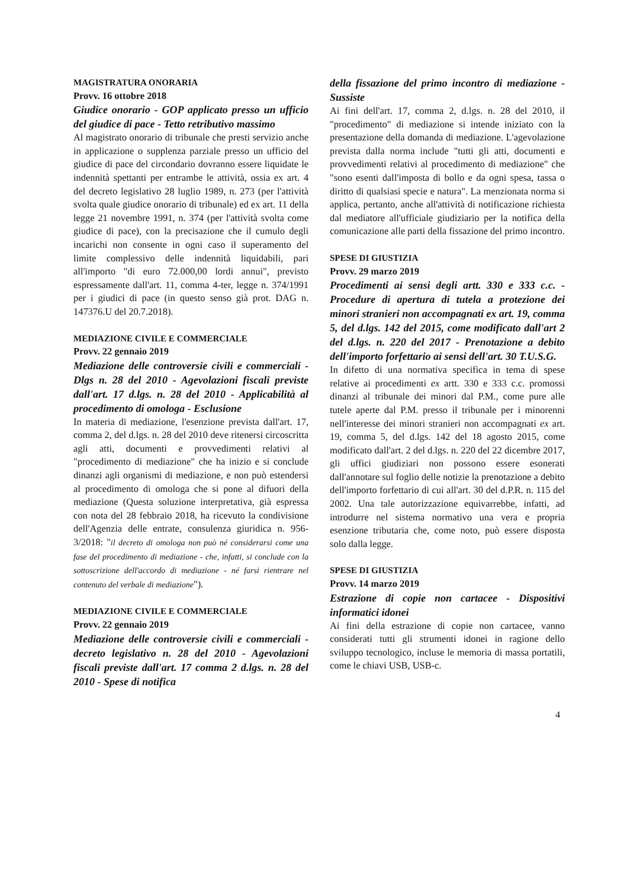MAGISTRATURA ONORARIA
Provv. 16 ottobre 2018
Giudice onorario - GOP applicato presso un ufficio del giudice di pace - Tetto retributivo massimo
Al magistrato onorario di tribunale che presti servizio anche in applicazione o supplenza parziale presso un ufficio del giudice di pace del circondario dovranno essere liquidate le indennità spettanti per entrambe le attività, ossia ex art. 4 del decreto legislativo 28 luglio 1989, n. 273 (per l'attività svolta quale giudice onorario di tribunale) ed ex art. 11 della legge 21 novembre 1991, n. 374 (per l'attività svolta come giudice di pace), con la precisazione che il cumulo degli incarichi non consente in ogni caso il superamento del limite complessivo delle indennità liquidabili, pari all'importo "di euro 72.000,00 lordi annui", previsto espressamente dall'art. 11, comma 4-ter, legge n. 374/1991 per i giudici di pace (in questo senso già prot. DAG n. 147376.U del 20.7.2018).
MEDIAZIONE CIVILE E COMMERCIALE
Provv. 22 gennaio 2019
Mediazione delle controversie civili e commerciali - Dlgs n. 28 del 2010 - Agevolazioni fiscali previste dall'art. 17 d.lgs. n. 28 del 2010 - Applicabilità al procedimento di omologa - Esclusione
In materia di mediazione, l'esenzione prevista dall'art. 17, comma 2, del d.lgs. n. 28 del 2010 deve ritenersi circoscritta agli atti, documenti e provvedimenti relativi al "procedimento di mediazione" che ha inizio e si conclude dinanzi agli organismi di mediazione, e non può estendersi al procedimento di omologa che si pone al difuori della mediazione (Questa soluzione interpretativa, già espressa con nota del 28 febbraio 2018, ha ricevuto la condivisione dell'Agenzia delle entrate, consulenza giuridica n. 956-3/2018: "il decreto di omologa non può né considerarsi come una fase del procedimento di mediazione - che, infatti, si conclude con la sottoscrizione dell'accordo di mediazione - né farsi rientrare nel contenuto del verbale di mediazione").
MEDIAZIONE CIVILE E COMMERCIALE
Provv. 22 gennaio 2019
Mediazione delle controversie civili e commerciali - decreto legislativo n. 28 del 2010 - Agevolazioni fiscali previste dall'art. 17 comma 2 d.lgs. n. 28 del 2010 - Spese di notifica
della fissazione del primo incontro di mediazione - Sussiste
Ai fini dell'art. 17, comma 2, d.lgs. n. 28 del 2010, il "procedimento" di mediazione si intende iniziato con la presentazione della domanda di mediazione. L'agevolazione prevista dalla norma include "tutti gli atti, documenti e provvedimenti relativi al procedimento di mediazione" che "sono esenti dall'imposta di bollo e da ogni spesa, tassa o diritto di qualsiasi specie e natura". La menzionata norma si applica, pertanto, anche all'attività di notificazione richiesta dal mediatore all'ufficiale giudiziario per la notifica della comunicazione alle parti della fissazione del primo incontro.
SPESE DI GIUSTIZIA
Provv. 29 marzo 2019
Procedimenti ai sensi degli artt. 330 e 333 c.c. - Procedure di apertura di tutela a protezione dei minori stranieri non accompagnati ex art. 19, comma 5, del d.lgs. 142 del 2015, come modificato dall'art 2 del d.lgs. n. 220 del 2017 - Prenotazione a debito dell'importo forfettario ai sensi dell'art. 30 T.U.S.G.
In difetto di una normativa specifica in tema di spese relative ai procedimenti ex artt. 330 e 333 c.c. promossi dinanzi al tribunale dei minori dal P.M., come pure alle tutele aperte dal P.M. presso il tribunale per i minorenni nell'interesse dei minori stranieri non accompagnati ex art. 19, comma 5, del d.lgs. 142 del 18 agosto 2015, come modificato dall'art. 2 del d.lgs. n. 220 del 22 dicembre 2017, gli uffici giudiziari non possono essere esonerati dall'annotare sul foglio delle notizie la prenotazione a debito dell'importo forfettario di cui all'art. 30 del d.P.R. n. 115 del 2002. Una tale autorizzazione equivarrebbe, infatti, ad introdurre nel sistema normativo una vera e propria esenzione tributaria che, come noto, può essere disposta solo dalla legge.
SPESE DI GIUSTIZIA
Provv. 14 marzo 2019
Estrazione di copie non cartacee - Dispositivi informatici idonei
Ai fini della estrazione di copie non cartacee, vanno considerati tutti gli strumenti idonei in ragione dello sviluppo tecnologico, incluse le memoria di massa portatili, come le chiavi USB, USB-c.
4